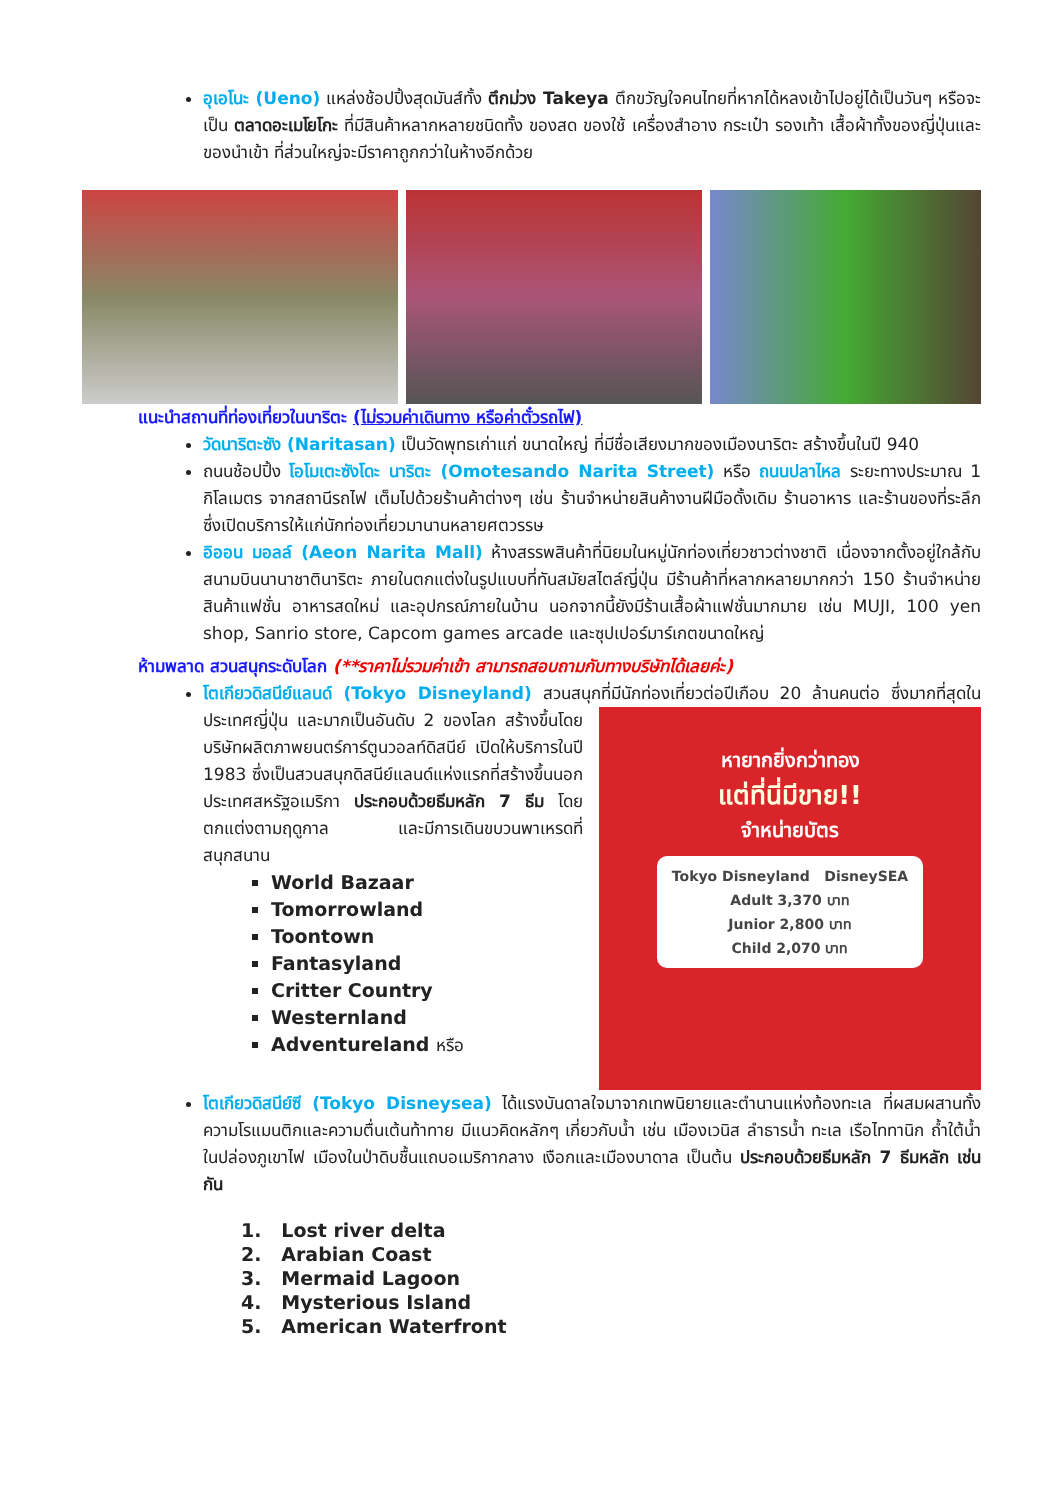อุเอโนะ (Ueno) แหล่งช้อปปิ้งสุดมันส์ทั้ง ตึกม่วง Takeya ตึกขวัญใจคนไทยที่หากได้หลงเข้าไปอยู่ได้เป็นวันๆ หรือจะเป็น ตลาดอะเมโยโกะ ที่มีสินค้าหลากหลายชนิดทั้ง ของสด ของใช้ เครื่องสำอาง กระเป๋า รองเท้า เสื้อผ้าทั้งของญี่ปุ่นและของนำเข้า ที่ส่วนใหญ่จะมีราคาถูกกว่าในห้างอีกด้วย
แนะนำสถานที่ท่องเที่ยวในนาริตะ (ไม่รวมค่าเดินทาง หรือค่าตั๋วรถไฟ)
วัดนาริตะซัง (Naritasan) เป็นวัดพุทธเก่าแก่ ขนาดใหญ่ ที่มีชื่อเสียงมากของเมืองนาริตะ สร้างขึ้นในปี 940
ถนนช้อปปิ้ง โอโมเตะซังโดะ นาริตะ (Omotesando Narita Street) หรือ ถนนปลาไหล ระยะทางประมาณ 1 กิโลเมตร จากสถานีรถไฟ เต็มไปด้วยร้านค้าต่างๆ เช่น ร้านจำหน่ายสินค้างานฝีมือดั้งเดิม ร้านอาหาร และร้านของที่ระลึก ซึ่งเปิดบริการให้แก่นักท่องเที่ยวมานานหลายศตวรรษ
อิออน มอลล์ (Aeon Narita Mall) ห้างสรรพสินค้าที่นิยมในหมู่นักท่องเที่ยวชาวต่างชาติ เนื่องจากตั้งอยู่ใกล้กับสนามบินนานาชาตินาริตะ ภายในตกแต่งในรูปแบบที่ทันสมัยสไตล์ญี่ปุ่น มีร้านค้าที่หลากหลายมากกว่า 150 ร้านจำหน่ายสินค้าแฟชั่น อาหารสดใหม่ และอุปกรณ์ภายในบ้าน นอกจากนี้ยังมีร้านเสื้อผ้าแฟชั่นมากมาย เช่น MUJI, 100 yen shop, Sanrio store, Capcom games arcade และซุปเปอร์มาร์เกตขนาดใหญ่
ห้ามพลาด สวนสนุกระดับโลก (**ราคาไม่รวมค่าเข้า สามารถสอบถามกับทางบริษัทได้เลยค่ะ)
โตเกียวดิสนีย์แลนด์ (Tokyo Disneyland) สวนสนุกที่มีนักท่องเที่ยวต่อปีเกือบ 20 ล้านคนต่อ
หายากยิ่งกว่าทอง
แต่ที่นี่มีขาย!!
จำหน่ายบัตร
Tokyo Disneyland DisneySEA
Adult 3,370 บาท
Junior 2,800 บาท
Child 2,070 บาท
ซึ่งมากที่สุดในประเทศญี่ปุ่น และมากเป็นอันดับ 2 ของโลก สร้างขึ้นโดยบริษัทผลิตภาพยนตร์การ์ตูนวอลท์ดิสนีย์ เปิดให้บริการในปี 1983 ซึ่งเป็นสวนสนุกดิสนีย์แลนด์แห่งแรกที่สร้างขึ้นนอกประเทศสหรัฐอเมริกา ประกอบด้วยธีมหลัก 7 ธีม โดยตกแต่งตามฤดูกาล และมีการเดินขบวนพาเหรดที่สนุกสนาน
World Bazaar
Tomorrowland
Toontown
Fantasyland
Critter Country
Westernland
Adventureland หรือ
โตเกียวดิสนีย์ซี (Tokyo Disneysea) ได้แรงบันดาลใจมาจากเทพนิยายและตำนานแห่งท้องทะเล ที่ผสมผสานทั้งความโรแมนติกและความตื่นเต้นท้าทาย มีแนวคิดหลักๆ เกี่ยวกับน้ำ เช่น เมืองเวนิส ลำธารน้ำ ทะเล เรือไททานิก ถ้ำใต้น้ำในปล่องภูเขาไฟ เมืองในป่าดิบชื้นแถบอเมริกากลาง เงือกและเมืองบาดาล เป็นต้น ประกอบด้วยธีมหลัก 7 ธีมหลัก เช่นกัน
1. Lost river delta
2. Arabian Coast
3. Mermaid Lagoon
4. Mysterious Island
5. American Waterfront